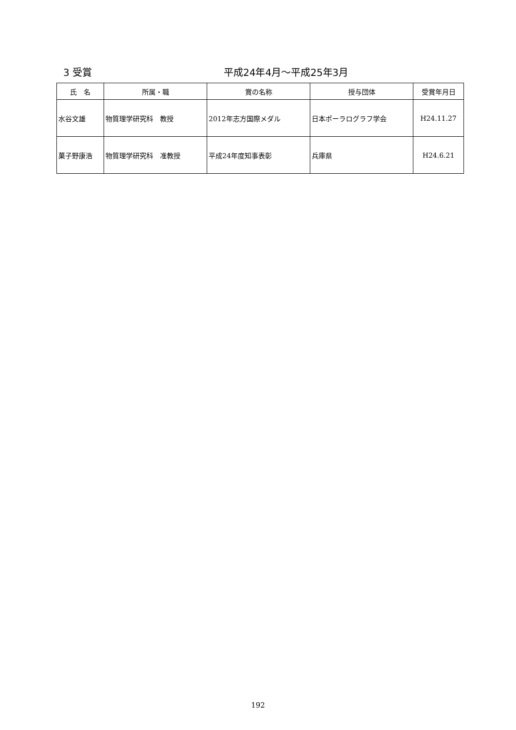3 受賞 平成24年4月～平成25年3月
| 氏 名 | 所属・職 | 賞の名称 | 授与団体 | 受賞年月日 |
| --- | --- | --- | --- | --- |
| 水谷文雄 | 物質理学研究科 教授 | 2012年志方国際メダル | 日本ポーラログラフ学会 | H24.11.27 |
| 菓子野康浩 | 物質理学研究科 准教授 | 平成24年度知事表彰 | 兵庫県 | H24.6.21 |
192